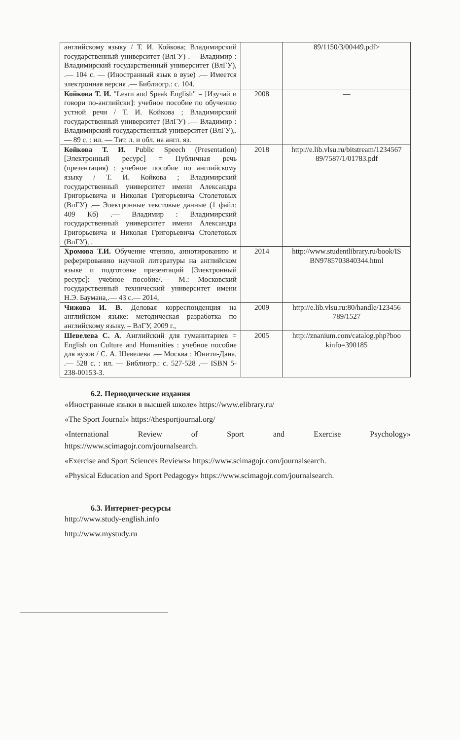| английскому языку / Т. И. Койкова; Владимирский государственный университет (ВлГУ) .— Владимир : Владимирский государственный университет (ВлГУ), .— 104 с. — (Иностранный язык в вузе) .— Имеется электронная версия .— Библиогр.: с. 104. | | 89/1150/3/00449.pdf> |
| Койкова Т. И. "Learn and Speak English" = [Изучай и говори по-английски]: учебное пособие по обучению устной речи / Т. И. Койкова ; Владимирский государственный университет (ВлГУ) .— Владимир : Владимирский государственный университет (ВлГУ),.— 89 с. : ил. — Тит. л. и обл. на англ. яз. | 2008 | — |
| Койкова Т. И. Public Speech (Presentation) [Электронный ресурс] = Публичная речь (презентация) : учебное пособие по английскому языку / Т. И. Койкова ; Владимирский государственный университет имени Александра Григорьевича и Николая Григорьевича Столетовых (ВлГУ) .— Электронные текстовые данные (1 файл: 409 Кб) .— Владимир : Владимирский государственный университет имени Александра Григорьевича и Николая Григорьевича Столетовых (ВлГУ), . | 2018 | http://e.lib.vlsu.ru/bitstream/1234567 89/7587/1/01783.pdf |
| Хромова Т.И. Обучение чтению, аннотированию и реферированию научной литературы на английском языке и подготовке презентаций [Электронный ресурс]: учебное пособие/.— М.: Московский государственный технический университет имени Н.Э. Баумана,.— 43 с.— 2014, | 2014 | http://www.studentlibrary.ru/book/IS BN9785703840344.html |
| Чижова И. В. Деловая корреспонденция на английском языке: методическая разработка по английскому языку. – ВлГУ, 2009 г., | 2009 | http://e.lib.vlsu.ru:80/handle/123456 789/1527 |
| Шевелева С. А . Английский для гуманитариев = English on Culture and Humanities : учебное пособие для вузов / С. А. Шевелева .— Москва : Юнити-Дана, .— 528 с. : ил. — Библиогр.: с. 527-528 .— ISBN 5-238-00153-3. | 2005 | http://znanium.com/catalog.php?boo kinfo=390185 |
6.2. Периодические издания
«Иностранные языки в высшей школе» https://www.elibrary.ru/
«The Sport Journal» https://thesportjournal.org/
«International Review of Sport and Exercise Psychology»
https://www.scimagojr.com/journalsearch.
«Exercise and Sport Sciences Reviews» https://www.scimagojr.com/journalsearch.
«Physical Education and Sport Pedagogy» https://www.scimagojr.com/journalsearch.
6.3. Интернет-ресурсы
http://www.study-english.info
http://www.mystudy.ru